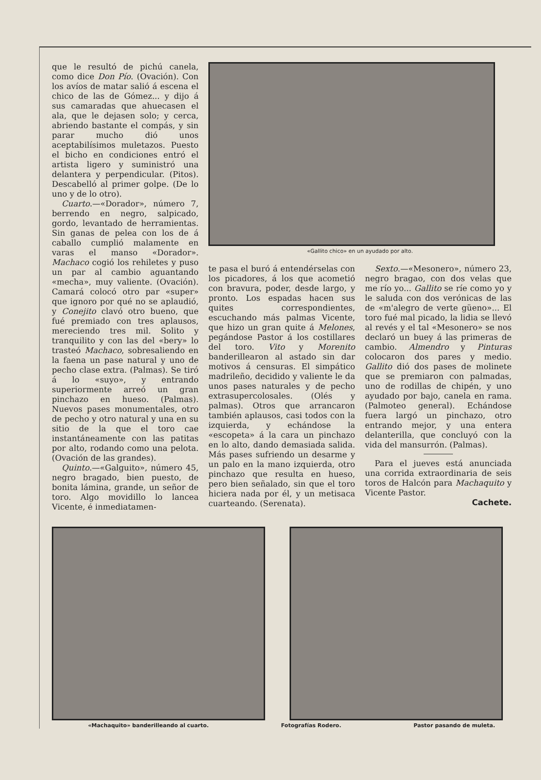que le resultó de pichú canela, como dice Don Pío. (Ovación). Con los avíos de matar salió á escena el chico de las de Gómez... y dijo á sus camaradas que ahuecasen el ala, que le dejasen solo; y cerca, abriendo bastante el compás, y sin parar mucho dió unos aceptabilísimos muletazos. Puesto el bicho en condiciones entró el artista ligero y suministró una delantera y perpendicular. (Pitos). Descabelló al primer golpe. (De lo uno y de lo otro).
Cuarto.—«Dorador», número 7, berrendo en negro, salpicado, gordo, levantado de herramientas. Sin ganas de pelea con los de á caballo cumplió malamente en varas el manso «Dorador». Machaco cogió los rehiletes y puso un par al cambio aguantando «mecha», muy valiente. (Ovación). Camará colocó otro par «super» que ignoro por qué no se aplaudió, y Conejito clavó otro bueno, que fué premiado con tres aplausos, mereciendo tres mil. Solito y tranquilito y con las del «bery» lo trasteó Machaco, sobresaliendo en la faena un pase natural y uno de pecho clase extra. (Palmas). Se tiró á lo «suyo», y entrando superiormente arreó un gran pinchazo en hueso. (Palmas). Nuevos pases monumentales, otro de pecho y otro natural y una en su sitio de la que el toro cae instantáneamente con las patitas por alto, rodando como una pelota. (Ovación de las grandes).
Quinto.—«Galguito», número 45, negro bragado, bien puesto, de bonita lámina, grande, un señor de toro. Algo movidillo lo lancea Vicente, é inmediatamen-
«Gallito chico» en un ayudado por alto.
te pasa el buró á entendérselas con los picadores, á los que acometió con bravura, poder, desde largo, y pronto. Los espadas hacen sus quites correspondientes, escuchando más palmas Vicente, que hizo un gran quite á Melones, pegándose Pastor á los costillares del toro. Vito y Morenito banderillearon al astado sin dar motivos á censuras. El simpático madrileño, decidido y valiente le da unos pases naturales y de pecho extrasupercolosales. (Olés y palmas). Otros que arrancaron también aplausos, casi todos con la izquierda, y echándose la «escopeta» á la cara un pinchazo en lo alto, dando demasiada salida. Más pases sufriendo un desarme y un palo en la mano izquierda, otro pinchazo que resulta en hueso, pero bien señalado, sin que el toro hiciera nada por él, y un metisaca cuarteando. (Serenata).
Sexto.—«Mesonero», número 23, negro bragao, con dos velas que me río yo... Gallito se ríe como yo y le saluda con dos verónicas de las de «m'alegro de verte güeno»... El toro fué mal picado, la lidia se llevó al revés y el tal «Mesonero» se nos declaró un buey á las primeras de cambio. Almendro y Pinturas colocaron dos pares y medio. Gallito dió dos pases de molinete que se premiaron con palmadas, uno de rodillas de chipén, y uno ayudado por bajo, canela en rama. (Palmoteo general). Echándose fuera largó un pinchazo, otro entrando mejor, y una entera delanterilla, que concluyó con la vida del mansurrón. (Palmas).
Para el jueves está anunciada una corrida extraordinaria de seis toros de Halcón para Machaquito y Vicente Pastor.
Cachete.
«Machaquito» banderilleando al cuarto. Fotografías Rodero. Pastor pasando de muleta.